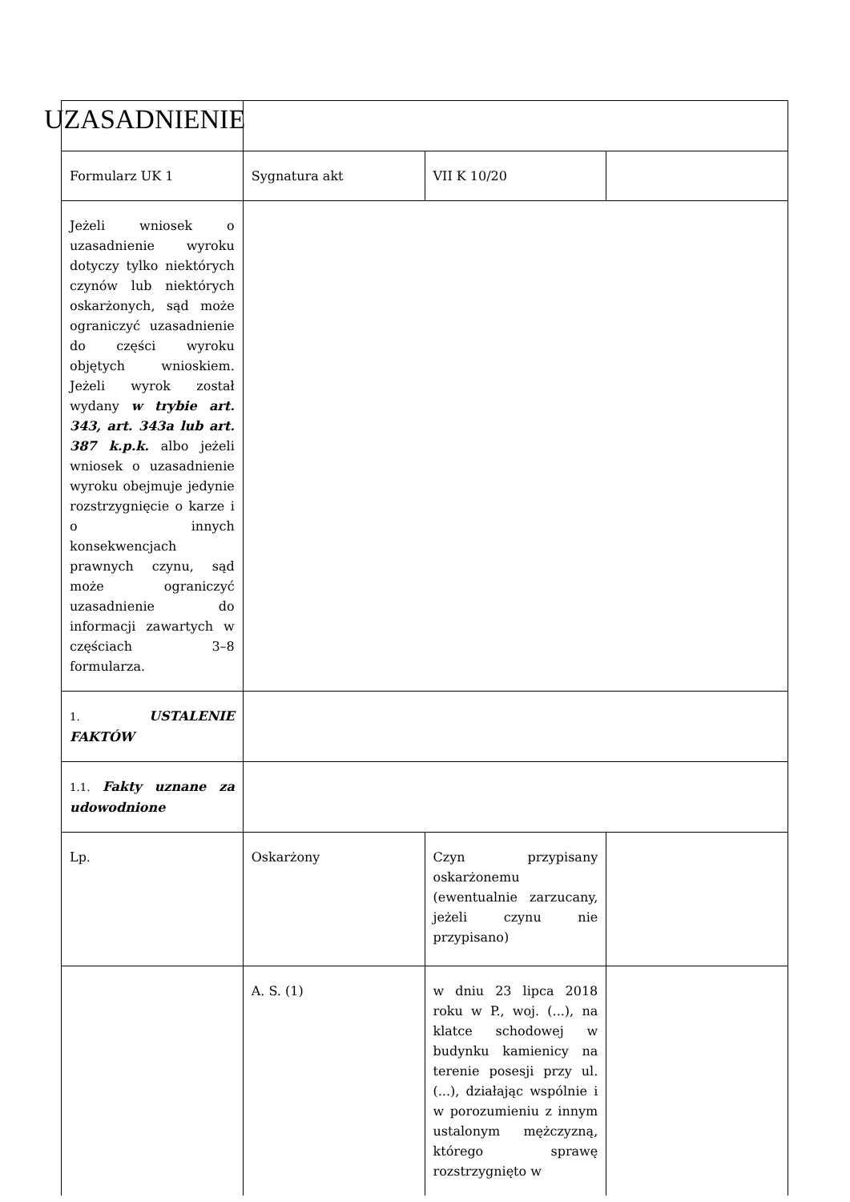| UZASADNIENIE | | | |
| Formularz UK 1 | Sygnatura akt | VII K 10/20 | |
| Jeżeli wniosek o uzasadnienie wyroku dotyczy tylko niektórych czynów lub niektórych oskarżonych, sąd może ograniczyć uzasadnienie do części wyroku objętych wnioskiem. Jeżeli wyrok został wydany w trybie art. 343, art. 343a lub art. 387 k.p.k. albo jeżeli wniosek o uzasadnienie wyroku obejmuje jedynie rozstrzygnięcie o karze i o innych konsekwencjach prawnych czynu, sąd może ograniczyć uzasadnienie do informacji zawartych w częściach 3–8 formularza. | | | |
| 1. USTALENIE FAKTÓW | | | |
| 1.1. Fakty uznane za udowodnione | | | |
| Lp. | Oskarżony | Czyn przypisany oskarżonemu (ewentualnie zarzucany, jeżeli czynu nie przypisano) | |
| | A. S. (1) | w dniu 23 lipca 2018 roku w P., woj. (...), na klatce schodowej w budynku kamienicy na terenie posesji przy ul. (...), działając wspólnie i w porozumieniu z innym ustalonym mężczyzną, którego sprawę rozstrzygnięto w | |